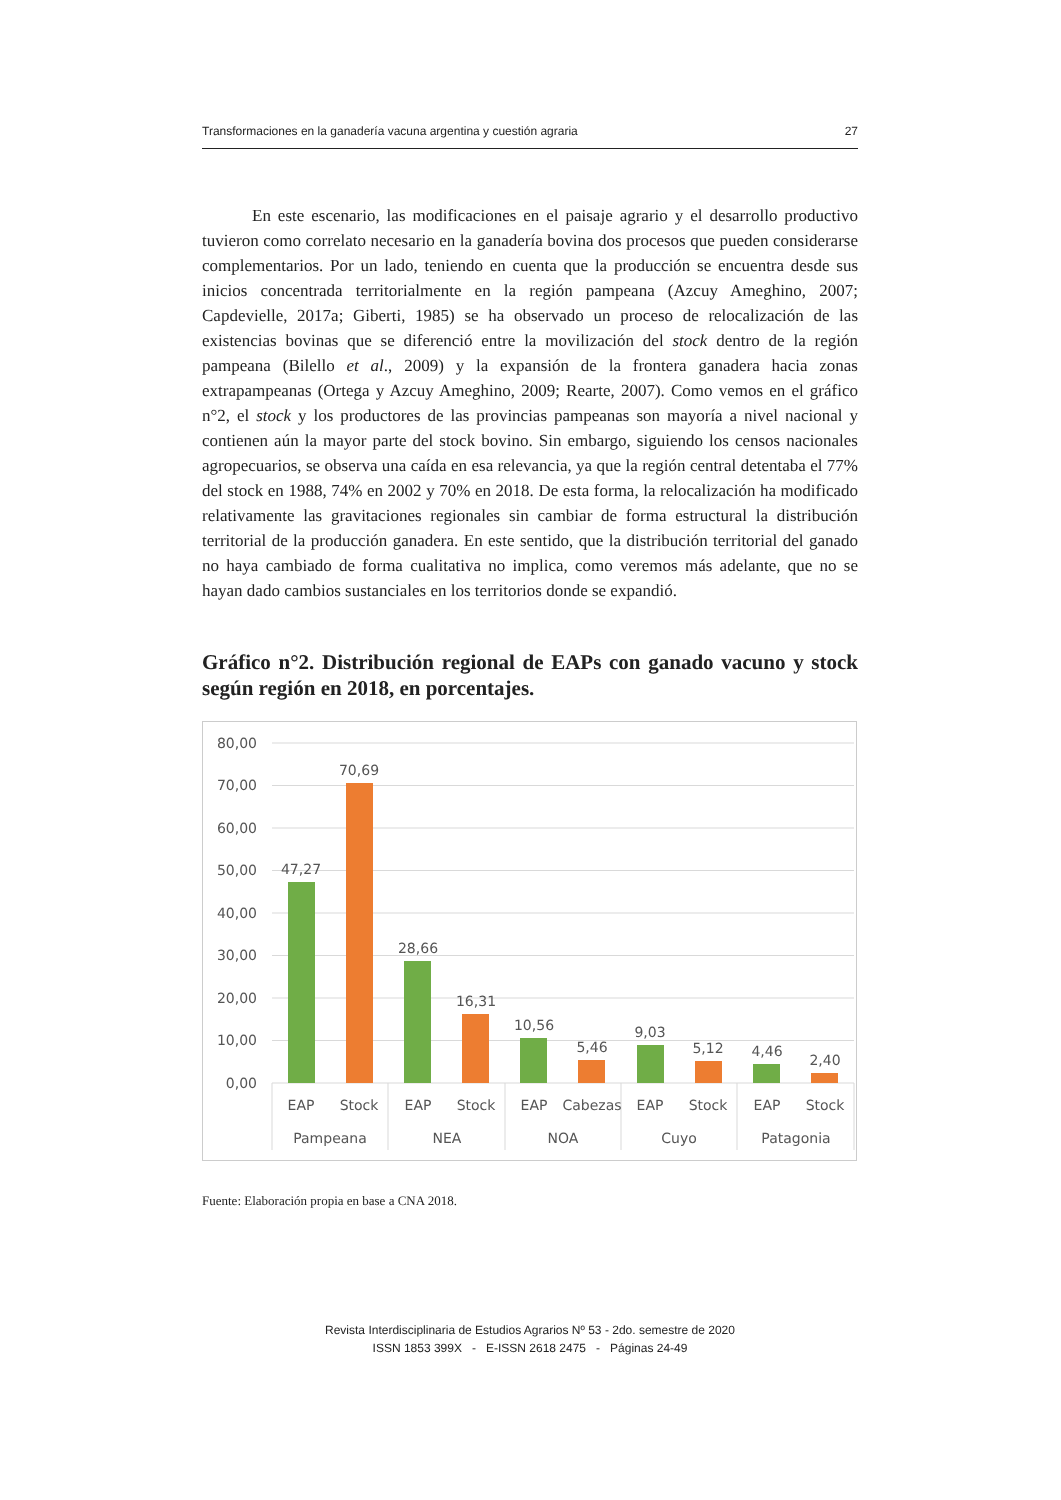Transformaciones en la ganadería vacuna argentina y cuestión agraria 27
En este escenario, las modificaciones en el paisaje agrario y el desarrollo productivo tuvieron como correlato necesario en la ganadería bovina dos procesos que pueden considerarse complementarios. Por un lado, teniendo en cuenta que la producción se encuentra desde sus inicios concentrada territorialmente en la región pampeana (Azcuy Ameghino, 2007; Capdevielle, 2017a; Giberti, 1985) se ha observado un proceso de relocalización de las existencias bovinas que se diferenció entre la movilización del stock dentro de la región pampeana (Bilello et al., 2009) y la expansión de la frontera ganadera hacia zonas extrapampeanas (Ortega y Azcuy Ameghino, 2009; Rearte, 2007). Como vemos en el gráfico n°2, el stock y los productores de las provincias pampeanas son mayoría a nivel nacional y contienen aún la mayor parte del stock bovino. Sin embargo, siguiendo los censos nacionales agropecuarios, se observa una caída en esa relevancia, ya que la región central detentaba el 77% del stock en 1988, 74% en 2002 y 70% en 2018. De esta forma, la relocalización ha modificado relativamente las gravitaciones regionales sin cambiar de forma estructural la distribución territorial de la producción ganadera. En este sentido, que la distribución territorial del ganado no haya cambiado de forma cualitativa no implica, como veremos más adelante, que no se hayan dado cambios sustanciales en los territorios donde se expandió.
Gráfico n°2. Distribución regional de EAPs con ganado vacuno y stock según región en 2018, en porcentajes.
80,00
70,00
60,00
50,00
40,00
30,00
20,00
10,00
0,00
47,27
70,69
28,66
16,31
10,56
5,46
9,03
5,12
4,46
2,40
EAP
Stock
EAP
Stock
EAP
Cabezas
EAP
Stock
EAP
Stock
Pampeana
NEA
NOA
Cuyo
Patagonia
Fuente: Elaboración propia en base a CNA 2018.
Revista Interdisciplinaria de Estudios Agrarios Nº 53 - 2do. semestre de 2020
ISSN 1853 399X - E-ISSN 2618 2475 - Páginas 24-49